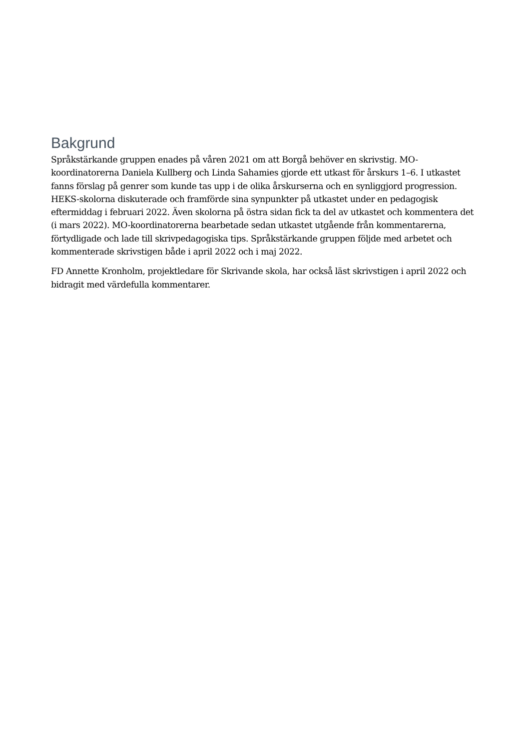Bakgrund
Språkstärkande gruppen enades på våren 2021 om att Borgå behöver en skrivstig. MO-koordinatorerna Daniela Kullberg och Linda Sahamies gjorde ett utkast för årskurs 1–6. I utkastet fanns förslag på genrer som kunde tas upp i de olika årskurserna och en synliggjord progression. HEKS-skolorna diskuterade och framförde sina synpunkter på utkastet under en pedagogisk eftermiddag i februari 2022. Även skolorna på östra sidan fick ta del av utkastet och kommentera det (i mars 2022). MO-koordinatorerna bearbetade sedan utkastet utgående från kommentarerna, förtydligade och lade till skrivpedagogiska tips. Språkstärkande gruppen följde med arbetet och kommenterade skrivstigen både i april 2022 och i maj 2022.
FD Annette Kronholm, projektledare för Skrivande skola, har också läst skrivstigen i april 2022 och bidragit med värdefulla kommentarer.